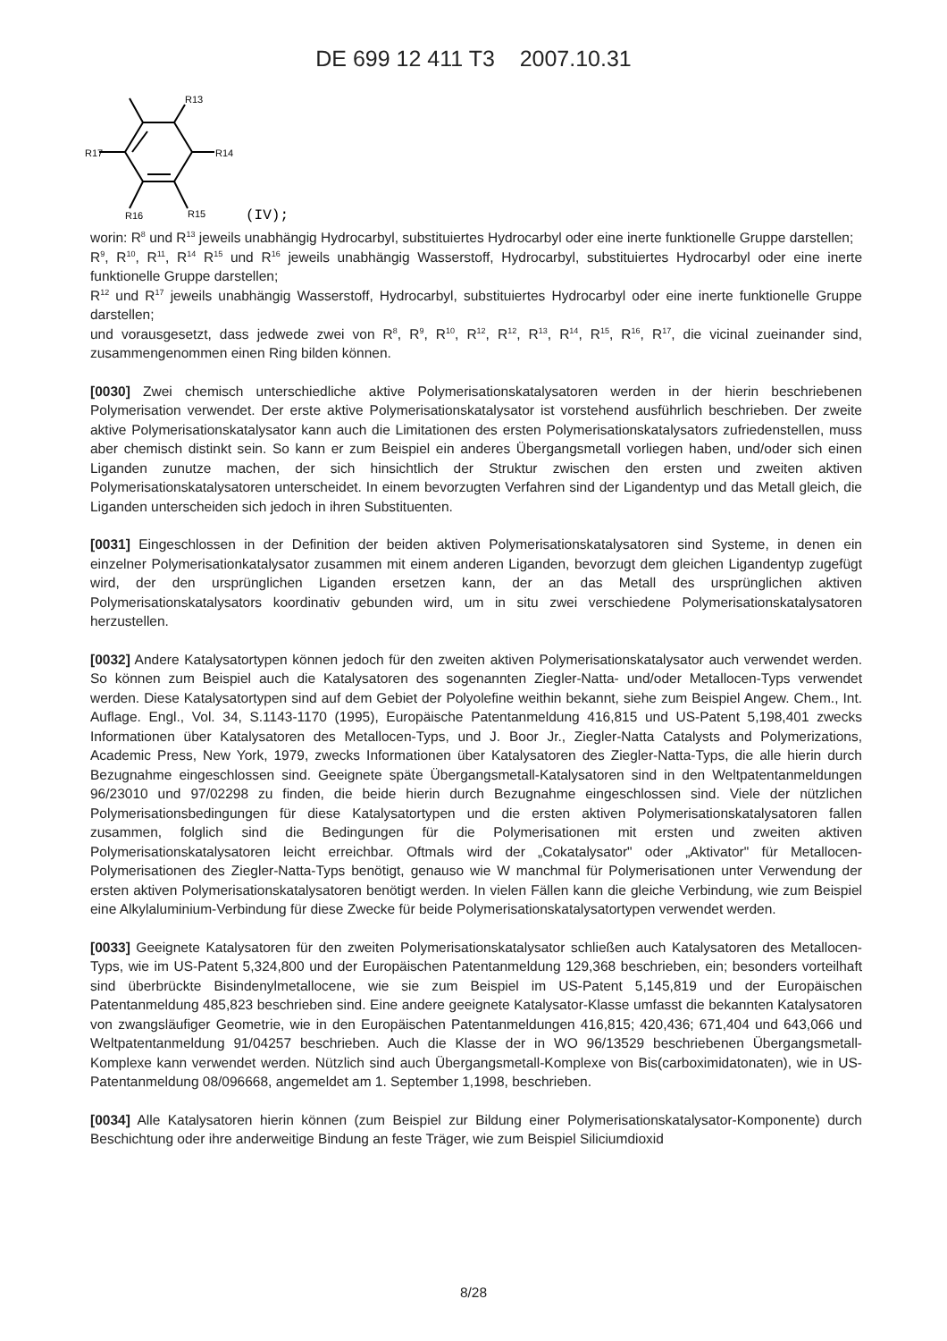DE 699 12 411 T3 2007.10.31
R13
R17
R14
R16
R15
(IV);
worin: R<sup>8</sup> und R<sup>13</sup> jeweils unabhängig Hydrocarbyl, substituiertes Hydrocarbyl oder eine inerte funktionelle Gruppe darstellen;
R<sup>9</sup>, R<sup>10</sup>, R<sup>11</sup>, R<sup>14</sup> R<sup>15</sup> und R<sup>16</sup> jeweils unabhängig Wasserstoff, Hydrocarbyl, substituiertes Hydrocarbyl oder eine inerte funktionelle Gruppe darstellen;
R<sup>12</sup> und R<sup>17</sup> jeweils unabhängig Wasserstoff, Hydrocarbyl, substituiertes Hydrocarbyl oder eine inerte funktionelle Gruppe darstellen;
und vorausgesetzt, dass jedwede zwei von R<sup>8</sup>, R<sup>9</sup>, R<sup>10</sup>, R<sup>12</sup>, R<sup>12</sup>, R<sup>13</sup>, R<sup>14</sup>, R<sup>15</sup>, R<sup>16</sup>, R<sup>17</sup>, die vicinal zueinander sind, zusammengenommen einen Ring bilden können.
[0030] Zwei chemisch unterschiedliche aktive Polymerisationskatalysatoren werden in der hierin beschriebenen Polymerisation verwendet. Der erste aktive Polymerisationskatalysator ist vorstehend ausführlich beschrieben. Der zweite aktive Polymerisationskatalysator kann auch die Limitationen des ersten Polymerisationskatalysators zufriedenstellen, muss aber chemisch distinkt sein. So kann er zum Beispiel ein anderes Übergangsmetall vorliegen haben, und/oder sich einen Liganden zunutze machen, der sich hinsichtlich der Struktur zwischen den ersten und zweiten aktiven Polymerisationskatalysatoren unterscheidet. In einem bevorzugten Verfahren sind der Ligandentyp und das Metall gleich, die Liganden unterscheiden sich jedoch in ihren Substituenten.
[0031] Eingeschlossen in der Definition der beiden aktiven Polymerisationskatalysatoren sind Systeme, in denen ein einzelner Polymerisationkatalysator zusammen mit einem anderen Liganden, bevorzugt dem gleichen Ligandentyp zugefügt wird, der den ursprünglichen Liganden ersetzen kann, der an das Metall des ursprünglichen aktiven Polymerisationskatalysators koordinativ gebunden wird, um in situ zwei verschiedene Polymerisationskatalysatoren herzustellen.
[0032] Andere Katalysatortypen können jedoch für den zweiten aktiven Polymerisationskatalysator auch verwendet werden. So können zum Beispiel auch die Katalysatoren des sogenannten Ziegler-Natta- und/oder Metallocen-Typs verwendet werden. Diese Katalysatortypen sind auf dem Gebiet der Polyolefine weithin bekannt, siehe zum Beispiel Angew. Chem., Int. Auflage. Engl., Vol. 34, S.1143-1170 (1995), Europäische Patentanmeldung 416,815 und US-Patent 5,198,401 zwecks Informationen über Katalysatoren des Metallocen-Typs, und J. Boor Jr., Ziegler-Natta Catalysts and Polymerizations, Academic Press, New York, 1979, zwecks Informationen über Katalysatoren des Ziegler-Natta-Typs, die alle hierin durch Bezugnahme eingeschlossen sind. Geeignete späte Übergangsmetall-Katalysatoren sind in den Weltpatentanmeldungen 96/23010 und 97/02298 zu finden, die beide hierin durch Bezugnahme eingeschlossen sind. Viele der nützlichen Polymerisationsbedingungen für diese Katalysatortypen und die ersten aktiven Polymerisationskatalysatoren fallen zusammen, folglich sind die Bedingungen für die Polymerisationen mit ersten und zweiten aktiven Polymerisationskatalysatoren leicht erreichbar. Oftmals wird der „Cokatalysator" oder „Aktivator" für Metallocen-Polymerisationen des Ziegler-Natta-Typs benötigt, genauso wie W manchmal für Polymerisationen unter Verwendung der ersten aktiven Polymerisationskatalysatoren benötigt werden. In vielen Fällen kann die gleiche Verbindung, wie zum Beispiel eine Alkylaluminium-Verbindung für diese Zwecke für beide Polymerisationskatalysatortypen verwendet werden.
[0033] Geeignete Katalysatoren für den zweiten Polymerisationskatalysator schließen auch Katalysatoren des Metallocen-Typs, wie im US-Patent 5,324,800 und der Europäischen Patentanmeldung 129,368 beschrieben, ein; besonders vorteilhaft sind überbrückte Bisindenylmetallocene, wie sie zum Beispiel im US-Patent 5,145,819 und der Europäischen Patentanmeldung 485,823 beschrieben sind. Eine andere geeignete Katalysator-Klasse umfasst die bekannten Katalysatoren von zwangsläufiger Geometrie, wie in den Europäischen Patentanmeldungen 416,815; 420,436; 671,404 und 643,066 und Weltpatentanmeldung 91/04257 beschrieben. Auch die Klasse der in WO 96/13529 beschriebenen Übergangsmetall-Komplexe kann verwendet werden. Nützlich sind auch Übergangsmetall-Komplexe von Bis(carboximidatonaten), wie in US-Patentanmeldung 08/096668, angemeldet am 1. September 1,1998, beschrieben.
[0034] Alle Katalysatoren hierin können (zum Beispiel zur Bildung einer Polymerisationskatalysator-Komponente) durch Beschichtung oder ihre anderweitige Bindung an feste Träger, wie zum Beispiel Siliciumdioxid
8/28